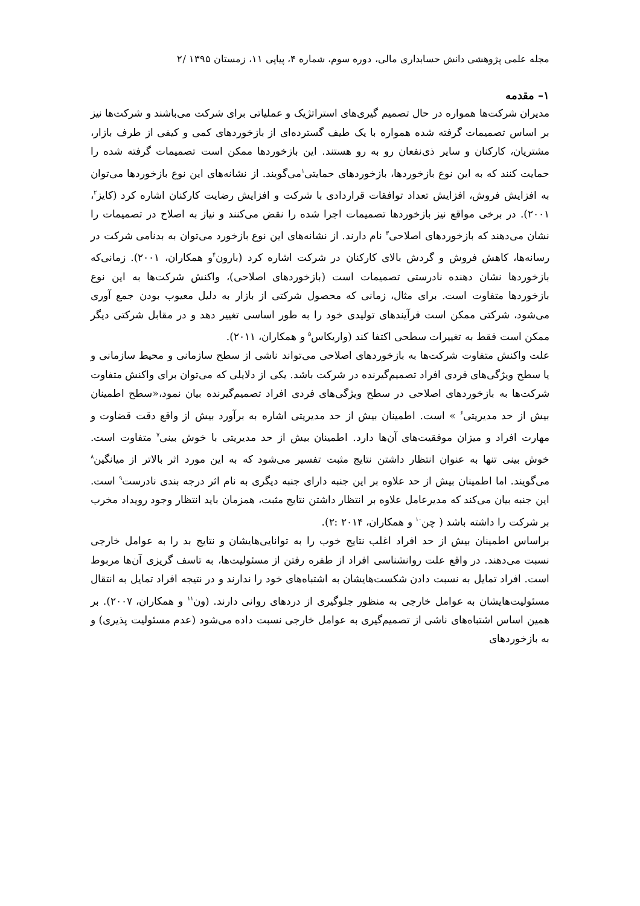مجله علمی پژوهشی دانش حسابداری مالی، دوره سوم، شماره ۴، پیاپی ۱۱، زمستان ۱۳۹۵ /۲
۱– مقدمه
مدیران شرکت‌ها همواره در حال تصمیم گیری‌های استراتژیک و عملیاتی برای شرکت می‌باشند و شرکت‌ها نیز بر اساس تصمیمات گرفته شده همواره با یک طیف گسترده‌ای از بازخوردهای کمی و کیفی از طرف بازار، مشتریان، کارکنان و سایر ذی‌نفعان رو به رو هستند. این بازخوردها ممکن است تصمیمات گرفته شده را حمایت کنند که به این نوع بازخوردها، بازخوردهای حمایتی<sup>۱</sup>می‌گویند. از نشانه‌های این نوع بازخوردها می‌توان به افزایش فروش، افزایش تعداد توافقات قراردادی با شرکت و افزایش رضایت کارکنان اشاره کرد (کایز<sup>۲</sup>، ۲۰۰۱). در برخی مواقع نیز بازخوردها تصمیمات اجرا شده را نقض می‌کنند و نیاز به اصلاح در تصمیمات را نشان می‌دهند که بازخوردهای اصلاحی<sup>۳</sup> نام دارند. از نشانه‌های این نوع بازخورد می‌توان به بدنامی شرکت در رسانه‌ها، کاهش فروش و گردش بالای کارکنان در شرکت اشاره کرد (بارون<sup>۴</sup>و همکاران، ۲۰۰۱). زمانی‌که بازخوردها نشان دهنده نادرستی تصمیمات است (بازخوردهای اصلاحی)، واکنش شرکت‌ها به این نوع بازخوردها متفاوت است. برای مثال، زمانی که محصول شرکتی از بازار به دلیل معیوب بودن جمع آوری می‌شود، شرکتی ممکن است فرآیندهای تولیدی خود را به طور اساسی تغییر دهد و در مقابل شرکتی دیگر ممکن است فقط به تغییرات سطحی اکتفا کند (واریکاس<sup>۵</sup> و همکاران، ۲۰۱۱).
علت واکنش متفاوت شرکت‌ها به بازخوردهای اصلاحی می‌تواند ناشی از سطح سازمانی و محیط سازمانی و یا سطح ویژگی‌های فردی افراد تصمیم‌گیرنده در شرکت باشد. یکی از دلایلی که می‌توان برای واکنش متفاوت شرکت‌ها به بازخوردهای اصلاحی در سطح ویژگی‌های فردی افراد تصمیم‌گیرنده بیان نمود،«سطح اطمینان بیش از حد مدیریتی<sup>۶</sup> » است. اطمینان بیش از حد مدیریتی اشاره به برآورد بیش از واقع دقت قضاوت و مهارت افراد و میزان موفقیت‌های آن‌ها دارد. اطمینان بیش از حد مدیریتی با خوش بینی<sup>۷</sup> متفاوت است. خوش بینی تنها به عنوان انتظار داشتن نتایج مثبت تفسیر می‌شود که به این مورد اثر بالاتر از میانگین<sup>۸</sup> می‌گویند. اما اطمینان بیش از حد علاوه بر این جنبه دارای جنبه دیگری به نام اثر درجه بندی نادرست<sup>۹</sup> است. این جنبه بیان می‌کند که مدیرعامل علاوه بر انتظار داشتن نتایج مثبت، همزمان باید انتظار وجود رویداد مخرب بر شرکت را داشته باشد ( چن<sup>۱۰</sup> و همکاران، ۲۰۱۴ :۲).
براساس اطمینان بیش از حد افراد اغلب نتایج خوب را به توانایی‌هایشان و نتایج بد را به عوامل خارجی نسبت می‌دهند. در واقع علت روانشناسی افراد از طفره رفتن از مسئولیت‌ها، به تاسف گریزی آن‌ها مربوط است. افراد تمایل به نسبت دادن شکست‌هایشان به اشتباه‌های خود را ندارند و در نتیجه افراد تمایل به انتقال مسئولیت‌هایشان به عوامل خارجی به منظور جلوگیری از دردهای روانی دارند. (ون<sup>۱۱</sup> و همکاران، ۲۰۰۷). بر همین اساس اشتباه‌های ناشی از تصمیم‌گیری به عوامل خارجی نسبت داده می‌شود (عدم مسئولیت پذیری) و به بازخوردهای